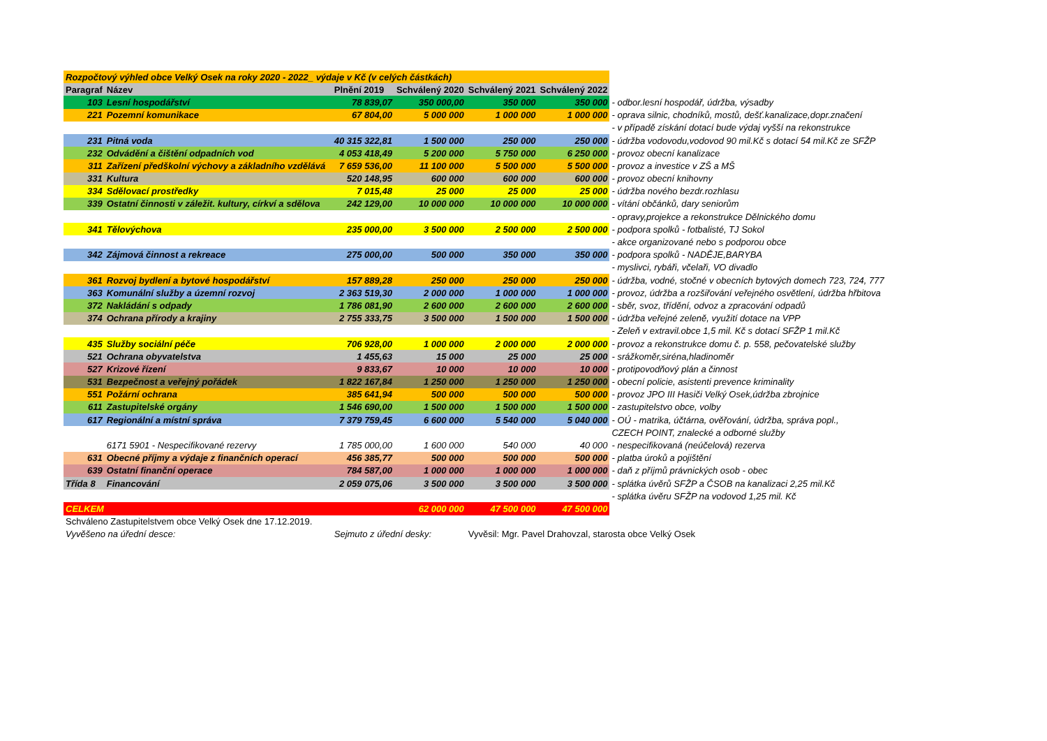| Rozpočtový výhled obce Velký Osek na roky 2020 - 2022_ výdaje v Kč (v celých částkách) | | | | | | |
| Paragraf | Název | Plnění 2019 | Schválený 2020 | Schválený 2021 | Schválený 2022 | |
| 103 | Lesní hospodářství | 78 839,07 | 350 000,00 | 350 000 | 350 000 | - odbor.lesní hospodář, údržba, výsadby |
| 221 | Pozemní komunikace | 67 804,00 | 5 000 000 | 1 000 000 | 1 000 000 | - oprava silnic, chodníků, mostů, dešť.kanalizace,dopr.značení |
| | | | | | | - v případě získání dotací bude výdaj vyšší na rekonstrukce |
| 231 | Pitná voda | 40 315 322,81 | 1 500 000 | 250 000 | 250 000 | - údržba vodovodu,vodovod 90 mil.Kč s dotací 54 mil.Kč ze SFŽP |
| 232 | Odvádění a čištění odpadních vod | 4 053 418,49 | 5 200 000 | 5 750 000 | 6 250 000 | - provoz obecní kanalizace |
| 311 | Zařízení předškolní výchovy a základního vzdělává | 7 659 536,00 | 11 100 000 | 5 500 000 | 5 500 000 | - provoz a investice v ZŠ a MŠ |
| 331 | Kultura | 520 148,95 | 600 000 | 600 000 | 600 000 | - provoz obecní knihovny |
| 334 | Sdělovací prostředky | 7 015,48 | 25 000 | 25 000 | 25 000 | - údržba nového bezdr.rozhlasu |
| 339 | Ostatní činnosti v záležit. kultury, církví a sdělova | 242 129,00 | 10 000 000 | 10 000 000 | 10 000 000 | - vítání občánků, dary seniorům |
| | | | | | | - opravy,projekce a rekonstrukce Dělnického domu |
| 341 | Tělovýchova | 235 000,00 | 3 500 000 | 2 500 000 | 2 500 000 | - podpora spolků - fotbalisté, TJ Sokol |
| | | | | | | - akce organizované nebo s podporou obce |
| 342 | Zájmová činnost a rekreace | 275 000,00 | 500 000 | 350 000 | 350 000 | - podpora spolků - NADĚJE,BARYBA |
| | | | | | | - myslivci, rybáři, včelaři, VO divadlo |
| 361 | Rozvoj bydlení a bytové hospodářství | 157 889,28 | 250 000 | 250 000 | 250 000 | - údržba, vodné, stočné v obecních bytových domech 723, 724, 777 |
| 363 | Komunální služby a územní rozvoj | 2 363 519,30 | 2 000 000 | 1 000 000 | 1 000 000 | - provoz, údržba a rozšiřování veřejného osvětlení, údržba hřbitova |
| 372 | Nakládání s odpady | 1 786 081,90 | 2 600 000 | 2 600 000 | 2 600 000 | - sběr, svoz, třídění, odvoz a zpracování odpadů |
| 374 | Ochrana přírody a krajiny | 2 755 333,75 | 3 500 000 | 1 500 000 | 1 500 000 | - údržba veřejné zeleně, využití dotace na VPP |
| | | | | | | - Zeleň v extravil.obce 1,5 mil. Kč s dotací SFŽP 1 mil.Kč |
| 435 | Služby sociální péče | 706 928,00 | 1 000 000 | 2 000 000 | 2 000 000 | - provoz a rekonstrukce domu č. p. 558, pečovatelské služby |
| 521 | Ochrana obyvatelstva | 1 455,63 | 15 000 | 25 000 | 25 000 | - srážkoměr,siréna,hladinoměr |
| 527 | Krizové řízení | 9 833,67 | 10 000 | 10 000 | 10 000 | - protipovodňový plán a činnost |
| 531 | Bezpečnost a veřejný pořádek | 1 822 167,84 | 1 250 000 | 1 250 000 | 1 250 000 | - obecní policie, asistenti prevence kriminality |
| 551 | Požární ochrana | 385 641,94 | 500 000 | 500 000 | 500 000 | - provoz JPO III Hasiči Velký Osek,údržba zbrojnice |
| 611 | Zastupitelské orgány | 1 546 690,00 | 1 500 000 | 1 500 000 | 1 500 000 | - zastupitelstvo obce, volby |
| 617 | Regionální a místní správa | 7 379 759,45 | 6 600 000 | 5 540 000 | 5 040 000 | - OÚ - matrika, účtárna, ověřování, údržba, správa popl., |
| | | | | | | CZECH POINT, znalecké a odborné služby |
| | 6171 5901 - Nespecifikované rezervy | 1 785 000,00 | 1 600 000 | 540 000 | 40 000 | - nespecifikovaná (neúčelová) rezerva |
| 631 | Obecné příjmy a výdaje z finančních operací | 456 385,77 | 500 000 | 500 000 | 500 000 | - platba úroků a pojištění |
| 639 | Ostatní finanční operace | 784 587,00 | 1 000 000 | 1 000 000 | 1 000 000 | - daň z příjmů právnických osob - obec |
| Třída 8 | Financování | 2 059 075,06 | 3 500 000 | 3 500 000 | 3 500 000 | - splátka úvěrů SFŽP a ČSOB na kanalizaci 2,25 mil.Kč |
| | | | | | | - splátka úvěru SFŽP na vodovod 1,25 mil. Kč |
| CELKEM | | | 62 000 000 | 47 500 000 | 47 500 000 | |
| Schváleno Zastupitelstvem obce Velký Osek dne 17.12.2019. | | | | | | |
| Vyvěšeno na úřední desce: | | Sejmuto z úřední desky: | | Vyvěsil: Mgr. Pavel Drahovzal, starosta obce Velký Osek | | |